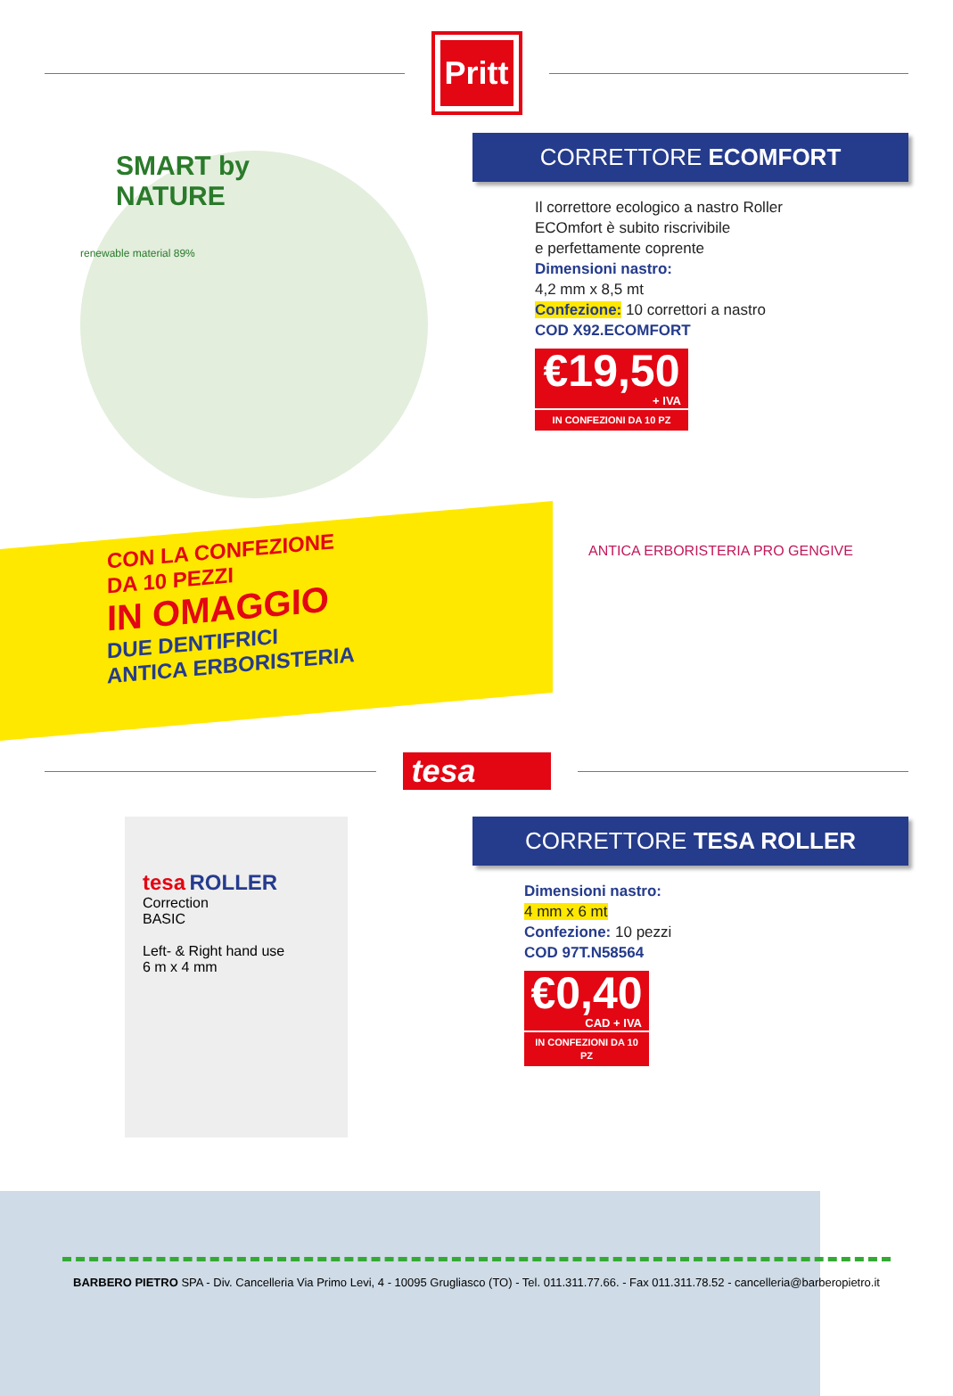Pritt
SMART by NATURE
renewable material 89%
CORRETTORE ECOMFORT
Il correttore ecologico a nastro Roller
ECOmfort è subito riscrivibile
e perfettamente coprente
Dimensioni nastro:
4,2 mm x 8,5 mt
Confezione: 10 correttori a nastro
COD X92.ECOMFORT
€19,50
+ IVA
IN CONFEZIONI DA 10 PZ
CON LA CONFEZIONE
DA 10 PEZZI
IN OMAGGIO
DUE DENTIFRICI
ANTICA ERBORISTERIA
ANTICA ERBORISTERIA PRO GENGIVE
tesa
tesa ROLLER
Correction
BASIC
Left- & Right hand use
6 m x 4 mm
CORRETTORE TESA ROLLER
Dimensioni nastro:
4 mm x 6 mt
Confezione: 10 pezzi
COD 97T.N58564
€0,40
CAD + IVA
IN CONFEZIONI DA 10 PZ
BARBERO PIETRO SPA - Div. Cancelleria Via Primo Levi, 4 - 10095 Grugliasco (TO) - Tel. 011.311.77.66. - Fax 011.311.78.52 - cancelleria@barberopietro.it